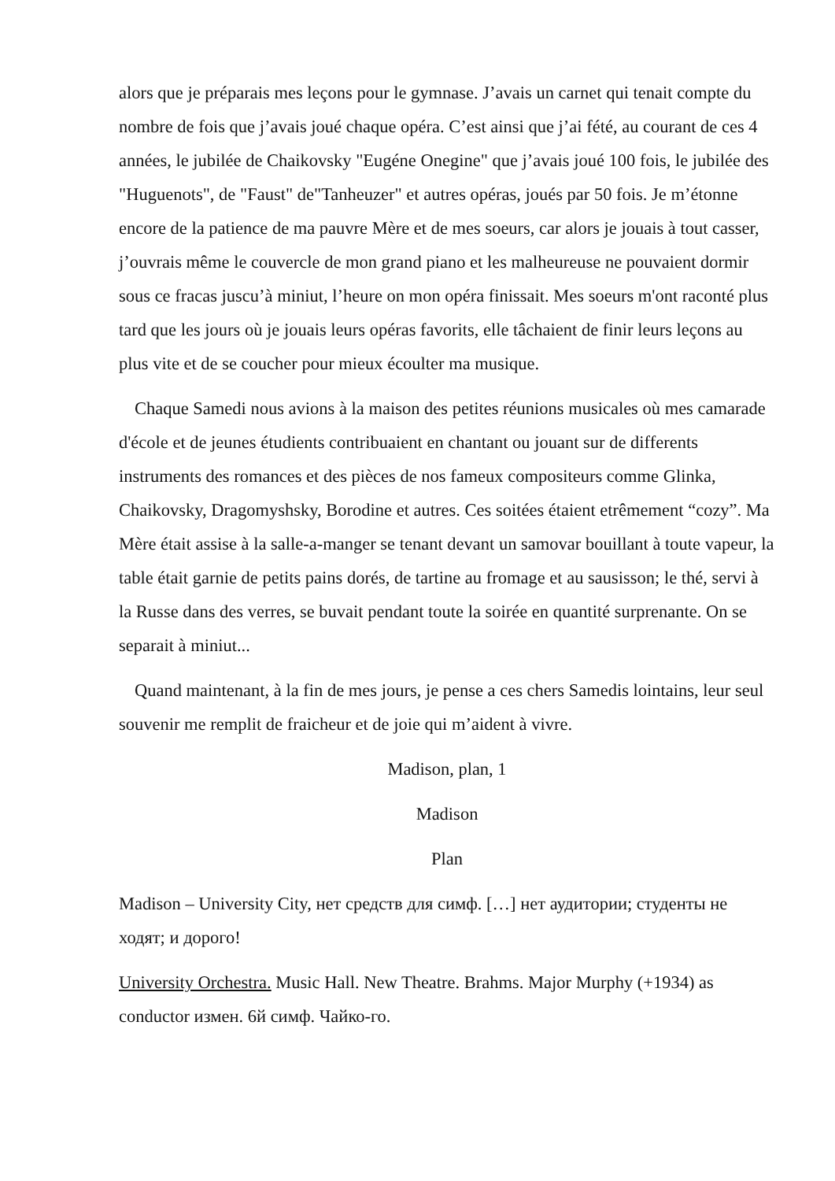alors que je préparais mes leçons pour le gymnase. J’avais un carnet qui tenait compte du nombre de fois que j’avais joué chaque opéra. C’est ainsi que j’ai fété, au courant de ces 4 années, le jubilée de Chaikovsky "Eugéne Onegine" que j’avais joué 100 fois, le jubilée des "Huguenots", de "Faust" de"Tanheuzer" et autres opéras, joués par 50 fois. Je m’étonne encore de la patience de ma pauvre Mère et de mes soeurs, car alors je jouais à tout casser, j’ouvrais même le couvercle de mon grand piano et les malheureuse ne pouvaient dormir sous ce fracas juscu’à miniut, l’heure on mon opéra finissait. Mes soeurs m'ont raconté plus tard que les jours où je jouais leurs opéras favorits, elle tâchaient de finir leurs leçons au plus vite et de se coucher pour mieux écoulter ma musique.
Chaque Samedi nous avions à la maison des petites réunions musicales où mes camarade d'école et de jeunes étudients contribuaient en chantant ou jouant sur de differents instruments des romances et des pièces de nos fameux compositeurs comme Glinka, Chaikovsky, Dragomyshsky, Borodine et autres. Ces soitées étaient etrêmement “cozy”. Ma Mère était assise à la salle-a-manger se tenant devant un samovar bouillant à toute vapeur, la table était garnie de petits pains dorés, de tartine au fromage et au sausisson; le thé, servi à la Russe dans des verres, se buvait pendant toute la soirée en quantité surprenante. On se separait à miniut...
Quand maintenant, à la fin de mes jours, je pense a ces chers Samedis lointains, leur seul souvenir me remplit de fraicheur et de joie qui m’aident à vivre.
Madison, plan, 1
Madison
Plan
Madison – University City, нет средств для симф. […] нет аудитории; студенты не ходят; и дорого!
University Orchestra. Music Hall. New Theatre. Brahms. Major Murphy (+1934) as conductor измен. 6й симф. Чайко-го.